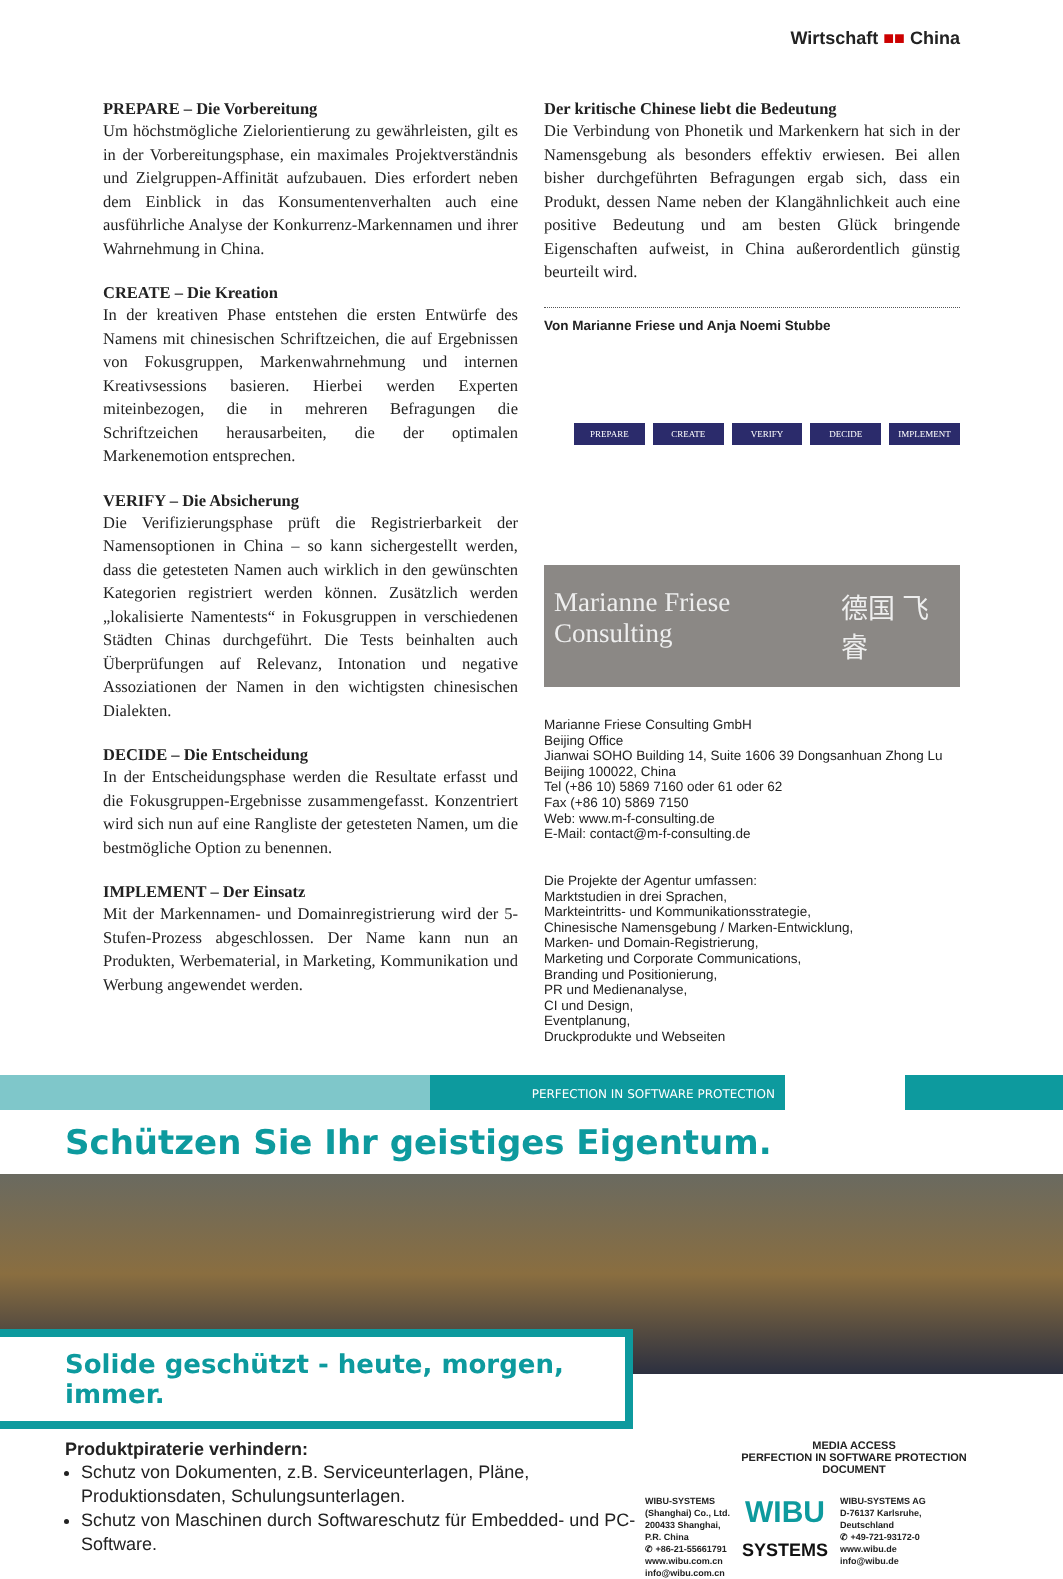Wirtschaft ■■ China
PREPARE – Die Vorbereitung
Um höchstmögliche Zielorientierung zu gewährleisten, gilt es in der Vorbereitungsphase, ein maximales Projektverständnis und Zielgruppen-Affinität aufzubauen. Dies erfordert neben dem Einblick in das Konsumentenverhalten auch eine ausführliche Analyse der Konkurrenz-Markennamen und ihrer Wahrnehmung in China.
CREATE – Die Kreation
In der kreativen Phase entstehen die ersten Entwürfe des Namens mit chinesischen Schriftzeichen, die auf Ergebnissen von Fokusgruppen, Markenwahrnehmung und internen Kreativsessions basieren. Hierbei werden Experten miteinbezogen, die in mehreren Befragungen die Schriftzeichen herausarbeiten, die der optimalen Markenemotion entsprechen.
VERIFY – Die Absicherung
Die Verifizierungsphase prüft die Registrierbarkeit der Namensoptionen in China – so kann sichergestellt werden, dass die getesteten Namen auch wirklich in den gewünschten Kategorien registriert werden können. Zusätzlich werden „lokalisierte Namentests“ in Fokusgruppen in verschiedenen Städten Chinas durchgeführt. Die Tests beinhalten auch Überprüfungen auf Relevanz, Intonation und negative Assoziationen der Namen in den wichtigsten chinesischen Dialekten.
DECIDE – Die Entscheidung
In der Entscheidungsphase werden die Resultate erfasst und die Fokusgruppen-Ergebnisse zusammengefasst. Konzentriert wird sich nun auf eine Rangliste der getesteten Namen, um die bestmögliche Option zu benennen.
IMPLEMENT – Der Einsatz
Mit der Markennamen- und Domainregistrierung wird der 5-Stufen-Prozess abgeschlossen. Der Name kann nun an Produkten, Werbematerial, in Marketing, Kommunikation und Werbung angewendet werden.
Der kritische Chinese liebt die Bedeutung
Die Verbindung von Phonetik und Markenkern hat sich in der Namensgebung als besonders effektiv erwiesen. Bei allen bisher durchgeführten Befragungen ergab sich, dass ein Produkt, dessen Name neben der Klangähnlichkeit auch eine positive Bedeutung und am besten Glück bringende Eigenschaften aufweist, in China außerordentlich günstig beurteilt wird.
Von Marianne Friese und Anja Noemi Stubbe
PREPARE CREATE VERIFY DECIDE IMPLEMENT
Marianne Friese Consulting 德国 飞睿
Marianne Friese Consulting GmbH
Beijing Office
Jianwai SOHO Building 14, Suite 1606 39 Dongsanhuan Zhong Lu
Beijing 100022, China
Tel (+86 10) 5869 7160 oder 61 oder 62
Fax (+86 10) 5869 7150
Web: www.m-f-consulting.de
E-Mail: contact@m-f-consulting.de
Die Projekte der Agentur umfassen:
Marktstudien in drei Sprachen,
Markteintritts- und Kommunikationsstrategie,
Chinesische Namensgebung / Marken-Entwicklung,
Marken- und Domain-Registrierung,
Marketing und Corporate Communications,
Branding und Positionierung,
PR und Medienanalyse,
CI und Design,
Eventplanung,
Druckprodukte und Webseiten
PERFECTION IN SOFTWARE PROTECTION
Schützen Sie Ihr geistiges Eigentum.
Solide geschützt - heute, morgen, immer.
Produktpiraterie verhindern:
Schutz von Dokumenten, z.B. Serviceunterlagen, Pläne, Produktionsdaten, Schulungsunterlagen.
Schutz von Maschinen durch Softwareschutz für Embedded- und PC-Software.
MEDIA ACCESS
PERFECTION IN SOFTWARE PROTECTION
DOCUMENT
WIBU-SYSTEMS
(Shanghai) Co., Ltd.
200433 Shanghai,
P.R. China
✆ +86-21-55661791
www.wibu.com.cn
info@wibu.com.cn
WIBU
SYSTEMS
WIBU-SYSTEMS AG
D-76137 Karlsruhe,
Deutschland
✆ +49-721-93172-0
www.wibu.de
info@wibu.de